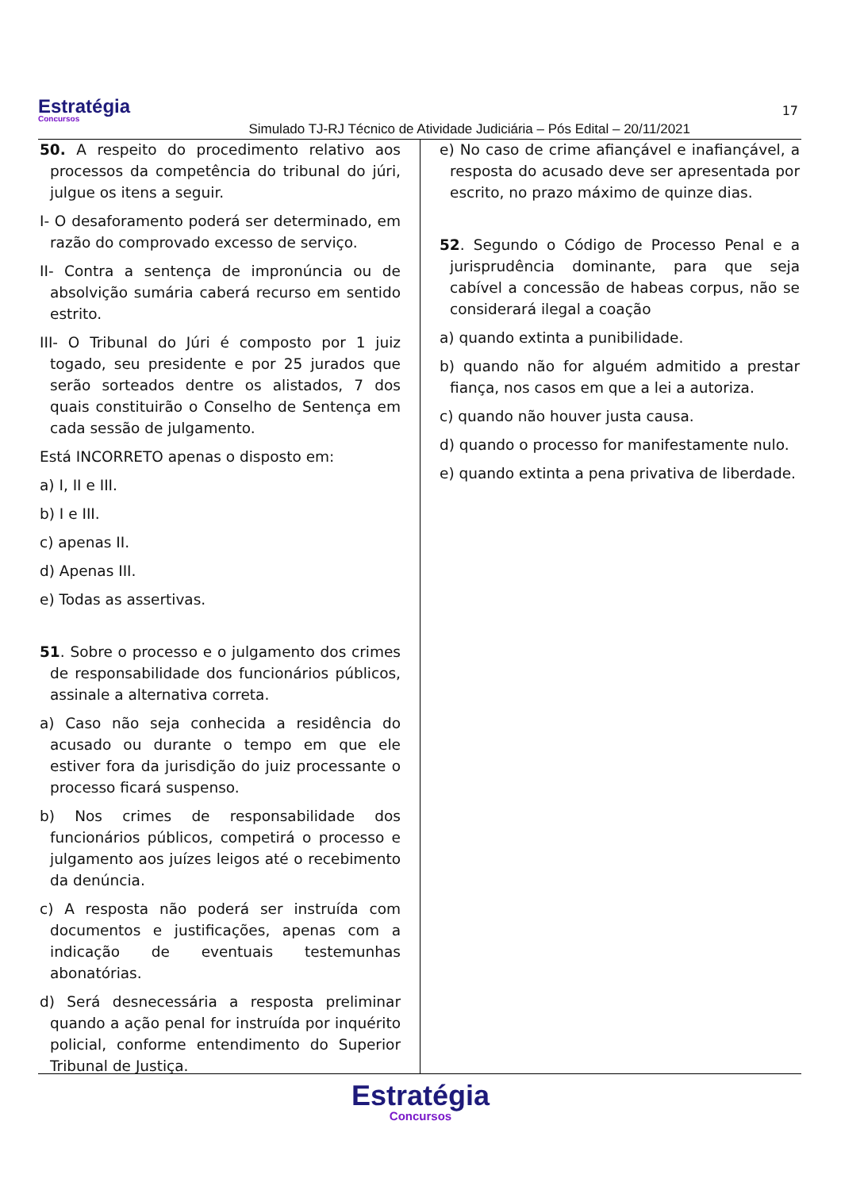Estratégia
Concursos
Simulado TJ-RJ Técnico de Atividade Judiciária – Pós Edital – 20/11/2021
17
50. A respeito do procedimento relativo aos processos da competência do tribunal do júri, julgue os itens a seguir.
I- O desaforamento poderá ser determinado, em razão do comprovado excesso de serviço.
II- Contra a sentença de impronúncia ou de absolvição sumária caberá recurso em sentido estrito.
III- O Tribunal do Júri é composto por 1 juiz togado, seu presidente e por 25 jurados que serão sorteados dentre os alistados, 7 dos quais constituirão o Conselho de Sentença em cada sessão de julgamento.
Está INCORRETO apenas o disposto em:
a) I, II e III.
b) I e III.
c) apenas II.
d) Apenas III.
e) Todas as assertivas.
51. Sobre o processo e o julgamento dos crimes de responsabilidade dos funcionários públicos, assinale a alternativa correta.
a) Caso não seja conhecida a residência do acusado ou durante o tempo em que ele estiver fora da jurisdição do juiz processante o processo ficará suspenso.
b) Nos crimes de responsabilidade dos funcionários públicos, competirá o processo e julgamento aos juízes leigos até o recebimento da denúncia.
c) A resposta não poderá ser instruída com documentos e justificações, apenas com a indicação de eventuais testemunhas abonatórias.
d) Será desnecessária a resposta preliminar quando a ação penal for instruída por inquérito policial, conforme entendimento do Superior Tribunal de Justiça.
e) No caso de crime afiançável e inafiançável, a resposta do acusado deve ser apresentada por escrito, no prazo máximo de quinze dias.
52. Segundo o Código de Processo Penal e a jurisprudência dominante, para que seja cabível a concessão de habeas corpus, não se considerará ilegal a coação
a) quando extinta a punibilidade.
b) quando não for alguém admitido a prestar fiança, nos casos em que a lei a autoriza.
c) quando não houver justa causa.
d) quando o processo for manifestamente nulo.
e) quando extinta a pena privativa de liberdade.
Estratégia
Concursos